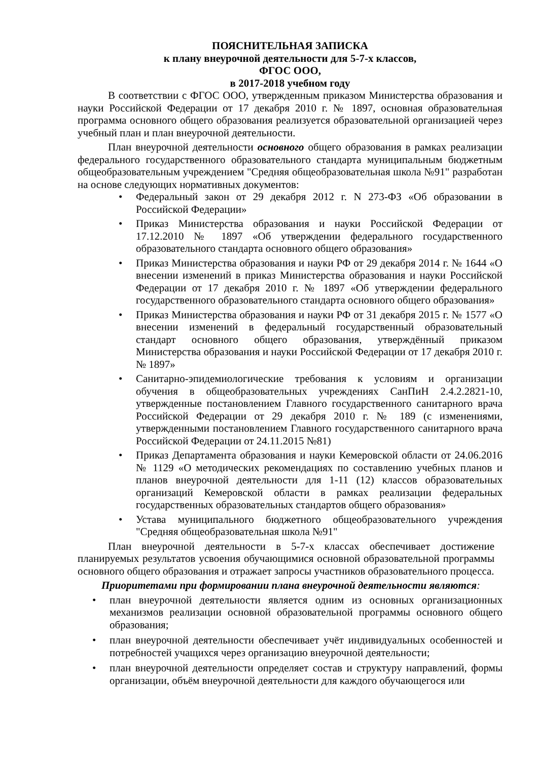ПОЯСНИТЕЛЬНАЯ ЗАПИСКА
к плану внеурочной деятельности для 5-7-х классов,
ФГОС ООО,
в 2017-2018 учебном году
В соответствии с ФГОС ООО, утвержденным приказом Министерства образования и науки Российской Федерации от 17 декабря 2010 г. № 1897, основная образовательная программа основного общего образования реализуется образовательной организацией через учебный план и план внеурочной деятельности.
План внеурочной деятельности основного общего образования в рамках реализации федерального государственного образовательного стандарта муниципальным бюджетным общеобразовательным учреждением "Средняя общеобразовательная школа №91" разработан на основе следующих нормативных документов:
• Федеральный закон от 29 декабря 2012 г. N 273-ФЗ «Об образовании в Российской Федерации»
• Приказ Министерства образования и науки Российской Федерации от 17.12.2010 № 1897 «Об утверждении федерального государственного образовательного стандарта основного общего образования»
• Приказ Министерства образования и науки РФ от 29 декабря 2014 г. № 1644 «О внесении изменений в приказ Министерства образования и науки Российской Федерации от 17 декабря 2010 г. № 1897 «Об утверждении федерального государственного образовательного стандарта основного общего образования»
• Приказ Министерства образования и науки РФ от 31 декабря 2015 г. № 1577 «О внесении изменений в федеральный государственный образовательный стандарт основного общего образования, утверждённый приказом Министерства образования и науки Российской Федерации от 17 декабря 2010 г. № 1897»
• Санитарно-эпидемиологические требования к условиям и организации обучения в общеобразовательных учреждениях СанПиН 2.4.2.2821-10, утвержденные постановлением Главного государственного санитарного врача Российской Федерации от 29 декабря 2010 г. № 189 (с изменениями, утвержденными постановлением Главного государственного санитарного врача Российской Федерации от 24.11.2015 №81)
• Приказ Департамента образования и науки Кемеровской области от 24.06.2016 № 1129 «О методических рекомендациях по составлению учебных планов и планов внеурочной деятельности для 1-11 (12) классов образовательных организаций Кемеровской области в рамках реализации федеральных государственных образовательных стандартов общего образования»
• Устава муниципального бюджетного общеобразовательного учреждения "Средняя общеобразовательная школа №91"
План внеурочной деятельности в 5-7-х классах обеспечивает достижение планируемых результатов усвоения обучающимися основной образовательной программы основного общего образования и отражает запросы участников образовательного процесса.
Приоритетами при формировании плана внеурочной деятельности являются:
• план внеурочной деятельности является одним из основных организационных механизмов реализации основной образовательной программы основного общего образования;
• план внеурочной деятельности обеспечивает учёт индивидуальных особенностей и потребностей учащихся через организацию внеурочной деятельности;
• план внеурочной деятельности определяет состав и структуру направлений, формы организации, объём внеурочной деятельности для каждого обучающегося или